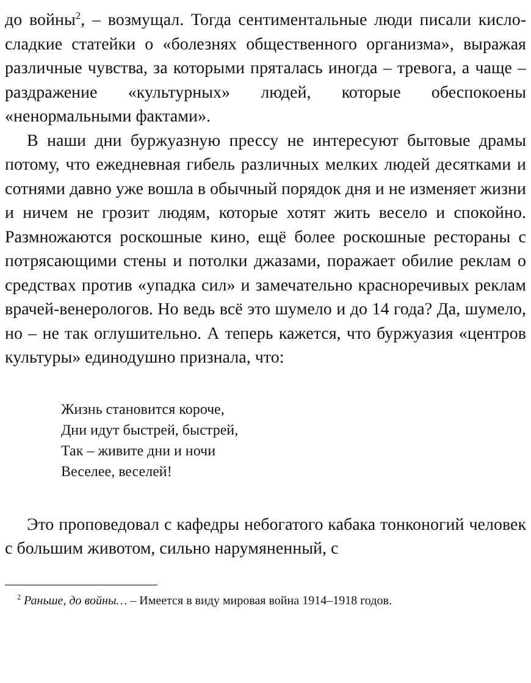до войны<sup>2</sup>, – возмущал. Тогда сентиментальные люди писали кисло-сладкие статейки о «болезнях общественного организма», выражая различные чувства, за которыми пряталась иногда – тревога, а чаще – раздражение «культурных» людей, которые обеспокоены «ненормальными фактами».
В наши дни буржуазную прессу не интересуют бытовые драмы потому, что ежедневная гибель различных мелких людей десятками и сотнями давно уже вошла в обычный порядок дня и не изменяет жизни и ничем не грозит людям, которые хотят жить весело и спокойно. Размножаются роскошные кино, ещё более роскошные рестораны с потрясающими стены и потолки джазами, поражает обилие реклам о средствах против «упадка сил» и замечательно красноречивых реклам врачей-венерологов. Но ведь всё это шумело и до 14 года? Да, шумело, но – не так оглушительно. А теперь кажется, что буржуазия «центров культуры» единодушно признала, что:
Жизнь становится короче,
Дни идут быстрей, быстрей,
Так – живите дни и ночи
Веселее, веселей!
Это проповедовал с кафедры небогатого кабака тонконогий человек с большим животом, сильно нарумяненный, с
<sup>2</sup> Раньше, до войны… – Имеется в виду мировая война 1914–1918 годов.